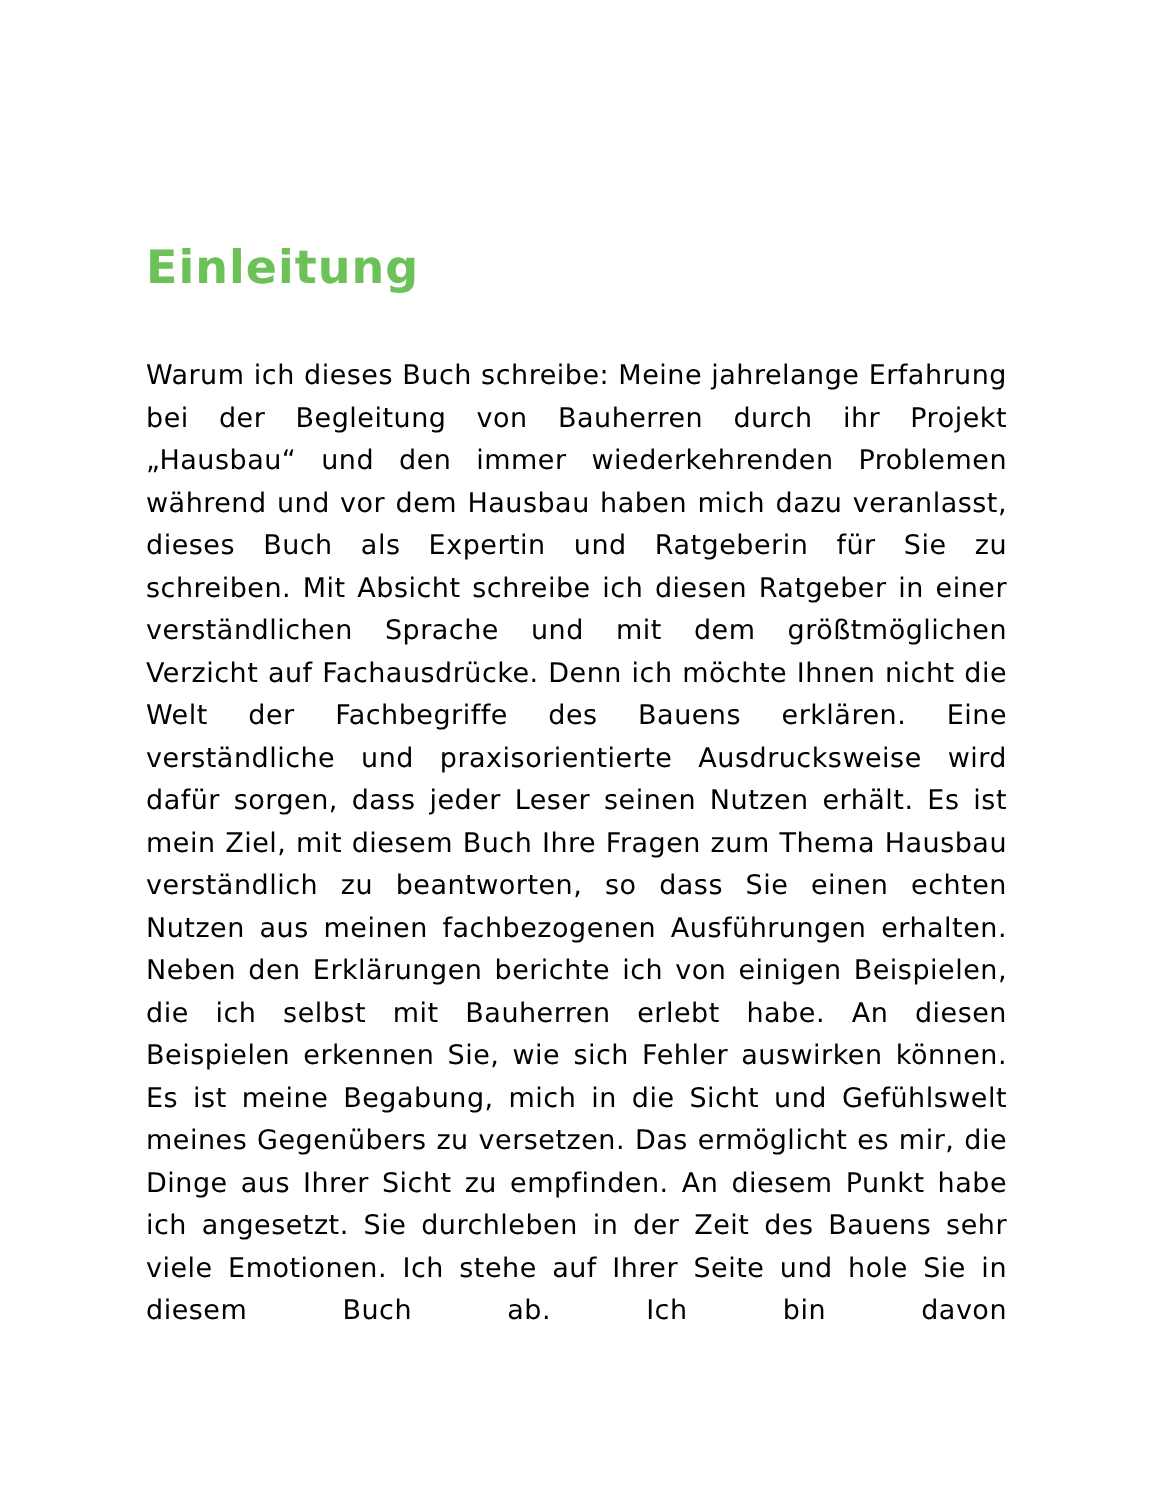Einleitung
Warum ich dieses Buch schreibe: Meine jahrelange Erfahrung bei der Begleitung von Bauherren durch ihr Projekt „Hausbau“ und den immer wiederkehrenden Problemen während und vor dem Hausbau haben mich dazu veranlasst, dieses Buch als Expertin und Ratgeberin für Sie zu schreiben. Mit Absicht schreibe ich diesen Ratgeber in einer verständlichen Sprache und mit dem größtmöglichen Verzicht auf Fachausdrücke. Denn ich möchte Ihnen nicht die Welt der Fachbegriffe des Bauens erklären. Eine verständliche und praxisorientierte Ausdrucksweise wird dafür sorgen, dass jeder Leser seinen Nutzen erhält. Es ist mein Ziel, mit diesem Buch Ihre Fragen zum Thema Hausbau verständlich zu beantworten, so dass Sie einen echten Nutzen aus meinen fachbezogenen Ausführungen erhalten. Neben den Erklärungen berichte ich von einigen Beispielen, die ich selbst mit Bauherren erlebt habe. An diesen Beispielen erkennen Sie, wie sich Fehler auswirken können. Es ist meine Begabung, mich in die Sicht und Gefühlswelt meines Gegenübers zu versetzen. Das ermöglicht es mir, die Dinge aus Ihrer Sicht zu empfinden. An diesem Punkt habe ich angesetzt. Sie durchleben in der Zeit des Bauens sehr viele Emotionen. Ich stehe auf Ihrer Seite und hole Sie in diesem Buch ab. Ich bin davon